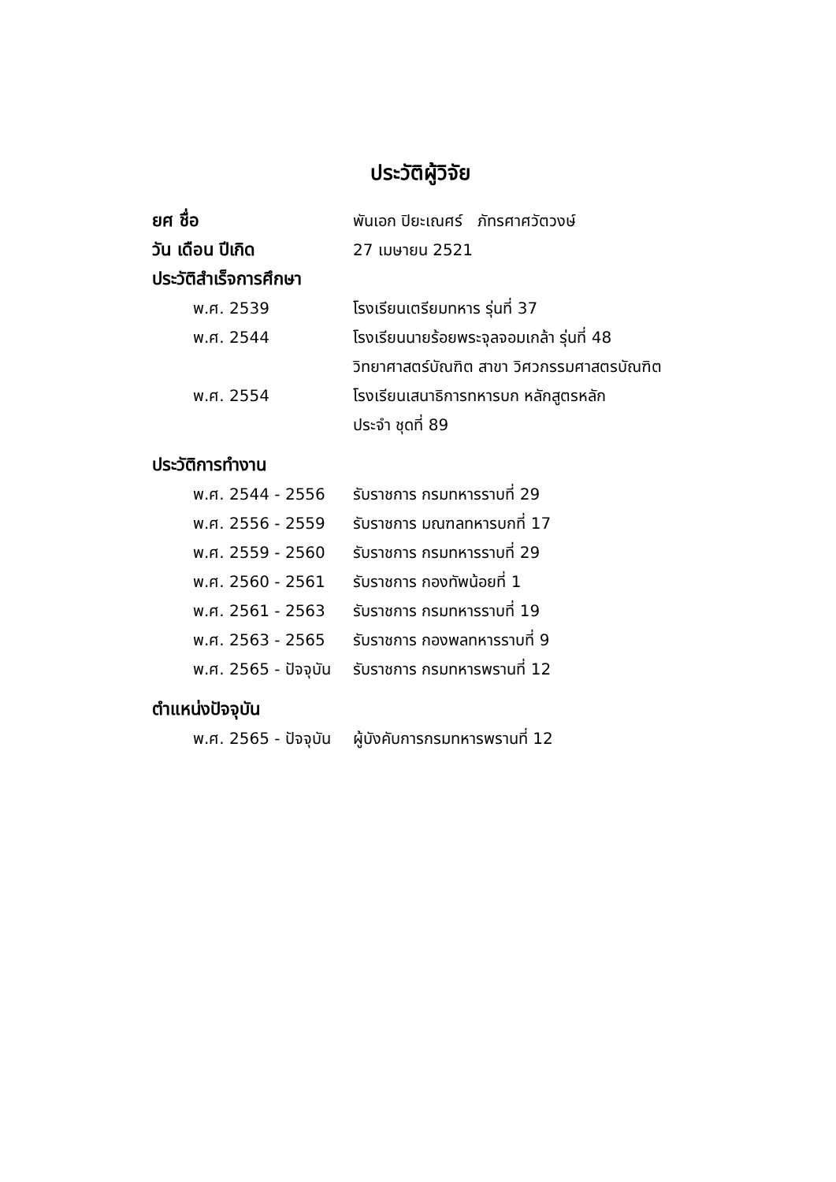ประวัติผู้วิจัย
ยศ ชื่อ
พันเอก ปิยะเณศร์ ภัทรศาศวัตวงษ์
วัน เดือน ปีเกิด 27 เมษายน 2521
ประวัติสำเร็จการศึกษา
พ.ศ. 2539 โรงเรียนเตรียมทหาร รุ่นที่ 37
พ.ศ. 2544
โรงเรียนนายร้อยพระจุลจอมเกล้า รุ่นที่ 48
วิทยาศาสตร์บัณฑิต สาขา วิศวกรรมศาสตรบัณฑิต
พ.ศ. 2554
โรงเรียนเสนาธิการทหารบก หลักสูตรหลัก
ประจำ ชุดที่ 89
ประวัติการทำงาน
พ.ศ. 2544 - 2556 รับราชการ กรมทหารราบที่ 29
พ.ศ. 2556 - 2559 รับราชการ มณฑลทหารบกที่ 17
พ.ศ. 2559 - 2560 รับราชการ กรมทหารราบที่ 29
พ.ศ. 2560 - 2561 รับราชการ กองทัพน้อยที่ 1
พ.ศ. 2561 - 2563 รับราชการ กรมทหารราบที่ 19
พ.ศ. 2563 - 2565 รับราชการ กองพลทหารราบที่ 9
พ.ศ. 2565 - ปัจจุบัน
รับราชการ กรมทหารพรานที่ 12
ตำแหน่งปัจจุบัน
พ.ศ. 2565 - ปัจจุบัน
ผู้บังคับการกรมทหารพรานที่ 12